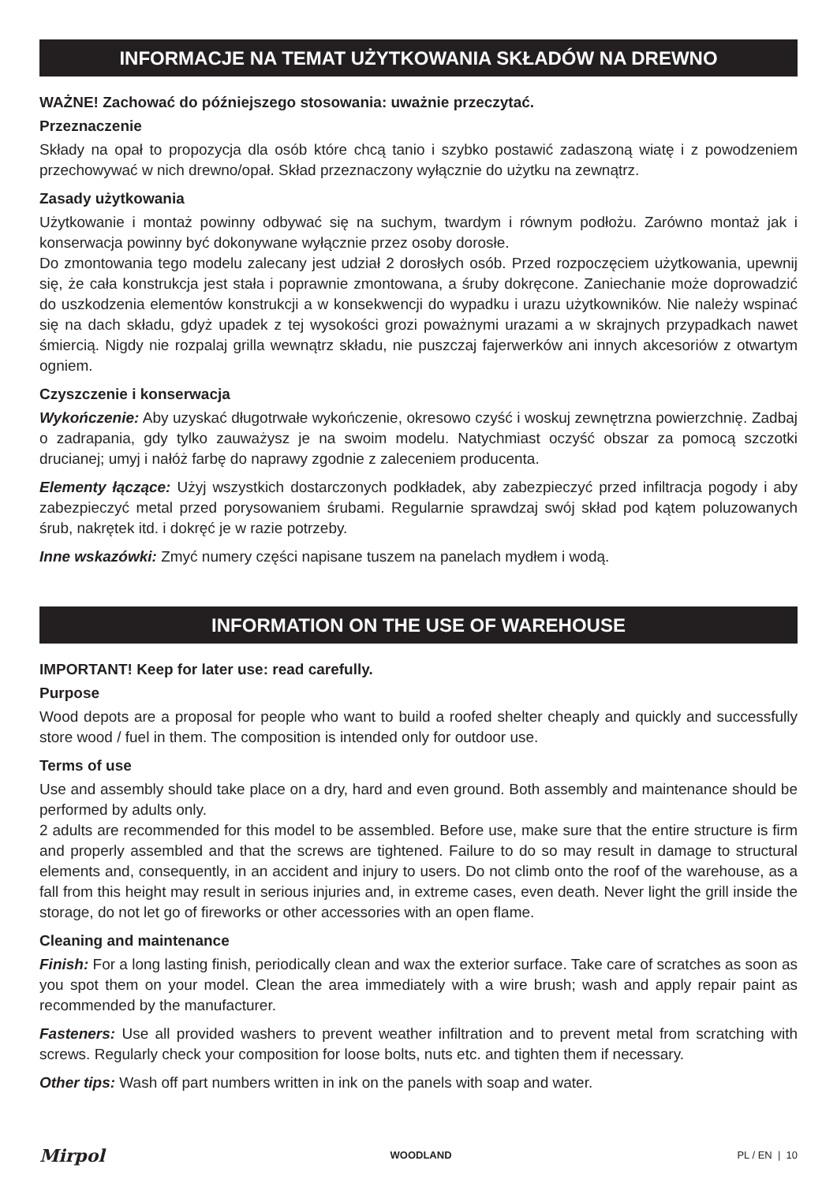INFORMACJE NA TEMAT UŻYTKOWANIA SKŁADÓW NA DREWNO
WAŻNE! Zachować do późniejszego stosowania: uważnie przeczytać.
Przeznaczenie
Składy na opał to propozycja dla osób które chcą tanio i szybko postawić zadaszoną wiatę i z powodzeniem przechowywać w nich drewno/opał. Skład przeznaczony wyłącznie do użytku na zewnątrz.
Zasady użytkowania
Użytkowanie i montaż powinny odbywać się na suchym, twardym i równym podłożu. Zarówno montaż jak i konserwacja powinny być dokonywane wyłącznie przez osoby dorosłe.
Do zmontowania tego modelu zalecany jest udział 2 dorosłych osób. Przed rozpoczęciem użytkowania, upewnij się, że cała konstrukcja jest stała i poprawnie zmontowana, a śruby dokręcone. Zaniechanie może doprowadzić do uszkodzenia elementów konstrukcji a w konsekwencji do wypadku i urazu użytkowników. Nie należy wspinać się na dach składu, gdyż upadek z tej wysokości grozi poważnymi urazami a w skrajnych przypadkach nawet śmiercią. Nigdy nie rozpalaj grilla wewnątrz składu, nie puszczaj fajerwerków ani innych akcesoriów z otwartym ogniem.
Czyszczenie i konserwacja
Wykończenie: Aby uzyskać długotrwałe wykończenie, okresowo czyść i woskuj zewnętrzna powierzchnię. Zadbaj o zadrapania, gdy tylko zauważysz je na swoim modelu. Natychmiast oczyść obszar za pomocą szczotki drucianej; umyj i nałóż farbę do naprawy zgodnie z zaleceniem producenta.
Elementy łączące: Użyj wszystkich dostarczonych podkładek, aby zabezpieczyć przed infiltracja pogody i aby zabezpieczyć metal przed porysowaniem śrubami. Regularnie sprawdzaj swój skład pod kątem poluzowanych śrub, nakrętek itd. i dokręć je w razie potrzeby.
Inne wskazówki: Zmyć numery części napisane tuszem na panelach mydłem i wodą.
INFORMATION ON THE USE OF WAREHOUSE
IMPORTANT! Keep for later use: read carefully.
Purpose
Wood depots are a proposal for people who want to build a roofed shelter cheaply and quickly and successfully store wood / fuel in them. The composition is intended only for outdoor use.
Terms of use
Use and assembly should take place on a dry, hard and even ground. Both assembly and maintenance should be performed by adults only.
2 adults are recommended for this model to be assembled. Before use, make sure that the entire structure is firm and properly assembled and that the screws are tightened. Failure to do so may result in damage to structural elements and, consequently, in an accident and injury to users. Do not climb onto the roof of the warehouse, as a fall from this height may result in serious injuries and, in extreme cases, even death. Never light the grill inside the storage, do not let go of fireworks or other accessories with an open flame.
Cleaning and maintenance
Finish: For a long lasting finish, periodically clean and wax the exterior surface. Take care of scratches as soon as you spot them on your model. Clean the area immediately with a wire brush; wash and apply repair paint as recommended by the manufacturer.
Fasteners: Use all provided washers to prevent weather infiltration and to prevent metal from scratching with screws. Regularly check your composition for loose bolts, nuts etc. and tighten them if necessary.
Other tips: Wash off part numbers written in ink on the panels with soap and water.
Mirpol WOODLAND PL / EN | 10